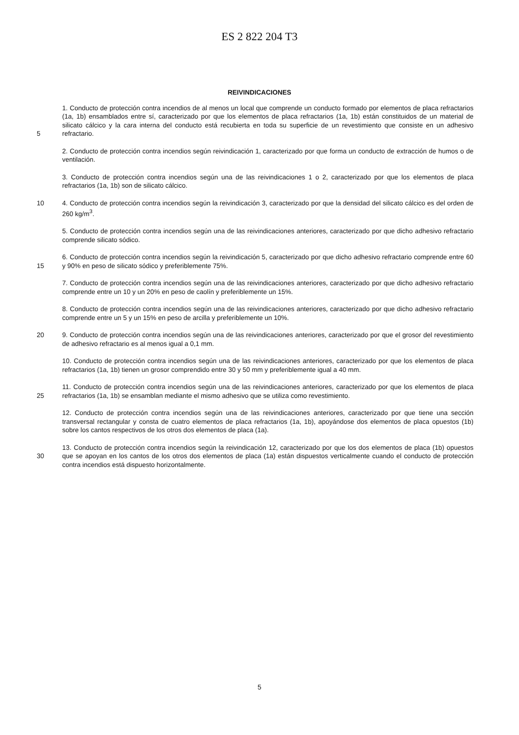ES 2 822 204 T3
REIVINDICACIONES
5 1. Conducto de protección contra incendios de al menos un local que comprende un conducto formado por elementos de placa refractarios (1a, 1b) ensamblados entre sí, caracterizado por que los elementos de placa refractarios (1a, 1b) están constituidos de un material de silicato cálcico y la cara interna del conducto está recubierta en toda su superficie de un revestimiento que consiste en un adhesivo refractario.
2. Conducto de protección contra incendios según reivindicación 1, caracterizado por que forma un conducto de extracción de humos o de ventilación.
3. Conducto de protección contra incendios según una de las reivindicaciones 1 o 2, caracterizado por que los elementos de placa refractarios (1a, 1b) son de silicato cálcico.
10 4. Conducto de protección contra incendios según la reivindicación 3, caracterizado por que la densidad del silicato cálcico es del orden de 260 kg/m<sup>3</sup>.
5. Conducto de protección contra incendios según una de las reivindicaciones anteriores, caracterizado por que dicho adhesivo refractario comprende silicato sódico.
15 6. Conducto de protección contra incendios según la reivindicación 5, caracterizado por que dicho adhesivo refractario comprende entre 60 y 90% en peso de silicato sódico y preferiblemente 75%.
7. Conducto de protección contra incendios según una de las reivindicaciones anteriores, caracterizado por que dicho adhesivo refractario comprende entre un 10 y un 20% en peso de caolín y preferiblemente un 15%.
8. Conducto de protección contra incendios según una de las reivindicaciones anteriores, caracterizado por que dicho adhesivo refractario comprende entre un 5 y un 15% en peso de arcilla y preferiblemente un 10%.
20 9. Conducto de protección contra incendios según una de las reivindicaciones anteriores, caracterizado por que el grosor del revestimiento de adhesivo refractario es al menos igual a 0,1 mm.
10. Conducto de protección contra incendios según una de las reivindicaciones anteriores, caracterizado por que los elementos de placa refractarios (1a, 1b) tienen un grosor comprendido entre 30 y 50 mm y preferiblemente igual a 40 mm.
25 11. Conducto de protección contra incendios según una de las reivindicaciones anteriores, caracterizado por que los elementos de placa refractarios (1a, 1b) se ensamblan mediante el mismo adhesivo que se utiliza como revestimiento.
12. Conducto de protección contra incendios según una de las reivindicaciones anteriores, caracterizado por que tiene una sección transversal rectangular y consta de cuatro elementos de placa refractarios (1a, 1b), apoyándose dos elementos de placa opuestos (1b) sobre los cantos respectivos de los otros dos elementos de placa (1a).
30 13. Conducto de protección contra incendios según la reivindicación 12, caracterizado por que los dos elementos de placa (1b) opuestos que se apoyan en los cantos de los otros dos elementos de placa (1a) están dispuestos verticalmente cuando el conducto de protección contra incendios está dispuesto horizontalmente.
5